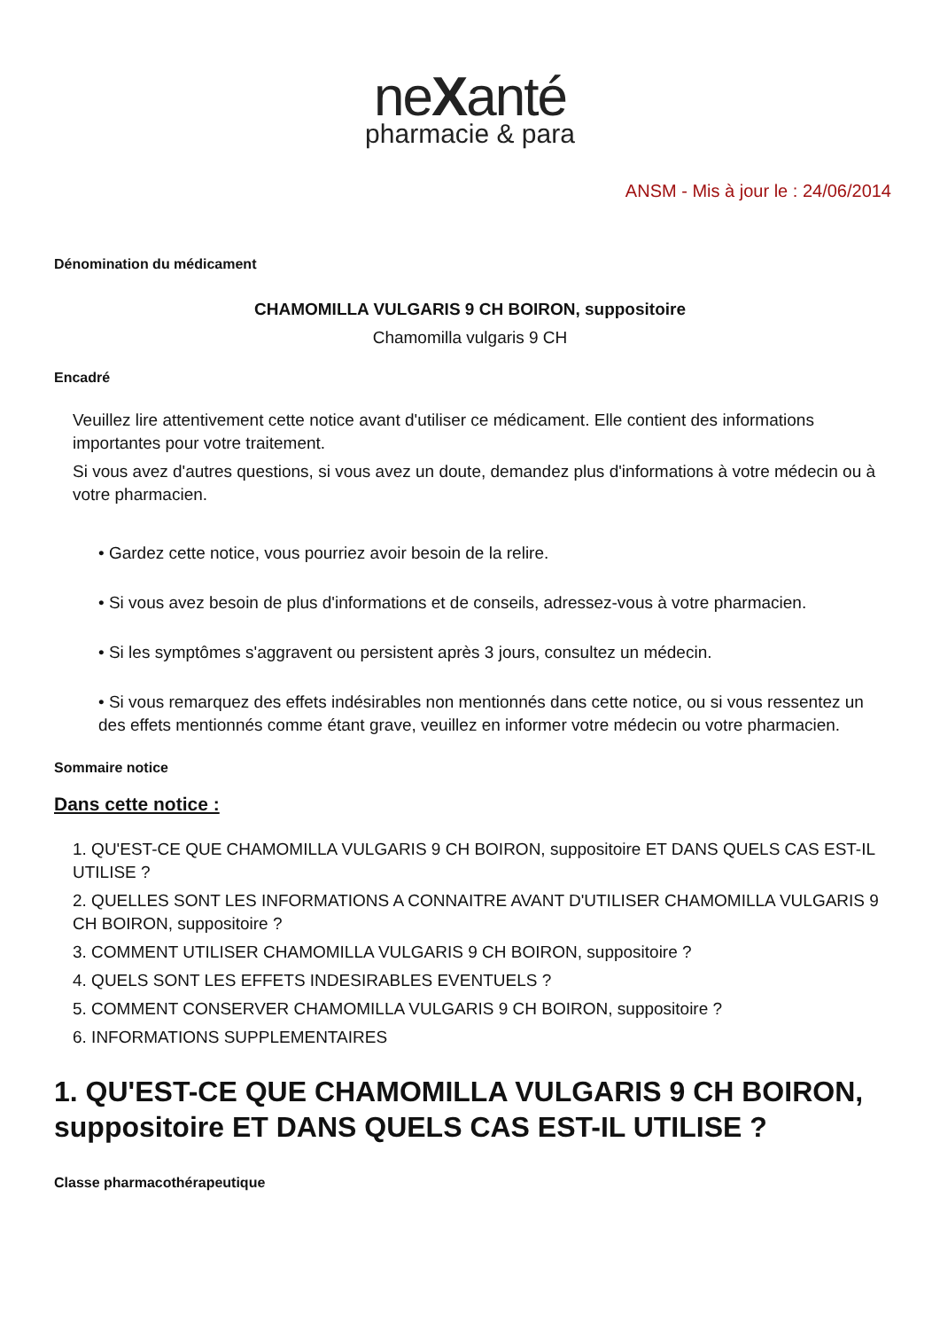neXanté
pharmacie & para
ANSM - Mis à jour le : 24/06/2014
Dénomination du médicament
CHAMOMILLA VULGARIS 9 CH BOIRON, suppositoire
Chamomilla vulgaris 9 CH
Encadré
Veuillez lire attentivement cette notice avant d'utiliser ce médicament. Elle contient des informations importantes pour votre traitement.
Si vous avez d'autres questions, si vous avez un doute, demandez plus d'informations à votre médecin ou à votre pharmacien.
• Gardez cette notice, vous pourriez avoir besoin de la relire.
• Si vous avez besoin de plus d'informations et de conseils, adressez-vous à votre pharmacien.
• Si les symptômes s'aggravent ou persistent après 3 jours, consultez un médecin.
• Si vous remarquez des effets indésirables non mentionnés dans cette notice, ou si vous ressentez un des effets mentionnés comme étant grave, veuillez en informer votre médecin ou votre pharmacien.
Sommaire notice
Dans cette notice :
1. QU'EST-CE QUE CHAMOMILLA VULGARIS 9 CH BOIRON, suppositoire ET DANS QUELS CAS EST-IL UTILISE ?
2. QUELLES SONT LES INFORMATIONS A CONNAITRE AVANT D'UTILISER CHAMOMILLA VULGARIS 9 CH BOIRON, suppositoire ?
3. COMMENT UTILISER CHAMOMILLA VULGARIS 9 CH BOIRON, suppositoire ?
4. QUELS SONT LES EFFETS INDESIRABLES EVENTUELS ?
5. COMMENT CONSERVER CHAMOMILLA VULGARIS 9 CH BOIRON, suppositoire ?
6. INFORMATIONS SUPPLEMENTAIRES
1. QU'EST-CE QUE CHAMOMILLA VULGARIS 9 CH BOIRON, suppositoire ET DANS QUELS CAS EST-IL UTILISE ?
Classe pharmacothérapeutique